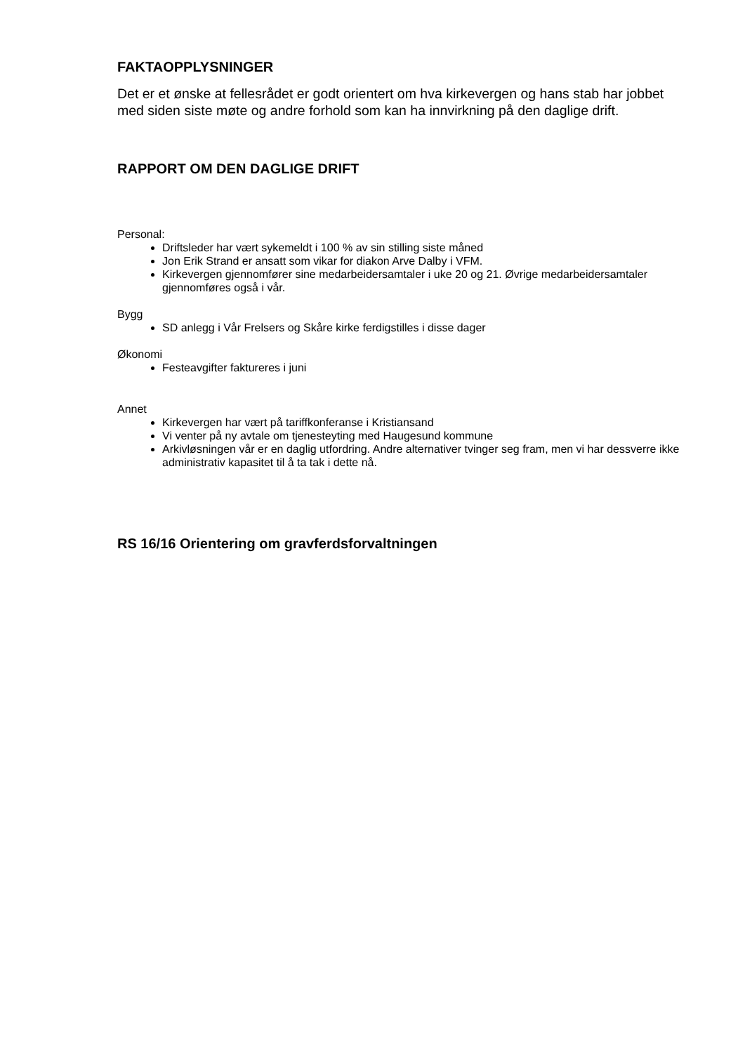FAKTAOPPLYSNINGER
Det er et ønske at fellesrådet er godt orientert om hva kirkevergen og hans stab har jobbet med siden siste møte og andre forhold som kan ha innvirkning på den daglige drift.
RAPPORT OM DEN DAGLIGE DRIFT
Personal:
Driftsleder har vært sykemeldt i 100 % av sin stilling siste måned
Jon Erik Strand er ansatt som vikar for diakon Arve Dalby i VFM.
Kirkevergen gjennomfører sine medarbeidersamtaler i uke 20 og 21. Øvrige medarbeidersamtaler gjennomføres også i vår.
Bygg
SD anlegg i Vår Frelsers og Skåre kirke ferdigstilles i disse dager
Økonomi
Festeavgifter faktureres i juni
Annet
Kirkevergen har vært på tariffkonferanse i Kristiansand
Vi venter på ny avtale om tjenesteyting med Haugesund kommune
Arkivløsningen vår er en daglig utfordring. Andre alternativer tvinger seg fram, men vi har dessverre ikke administrativ kapasitet til å ta tak i dette nå.
RS 16/16 Orientering om gravferdsforvaltningen